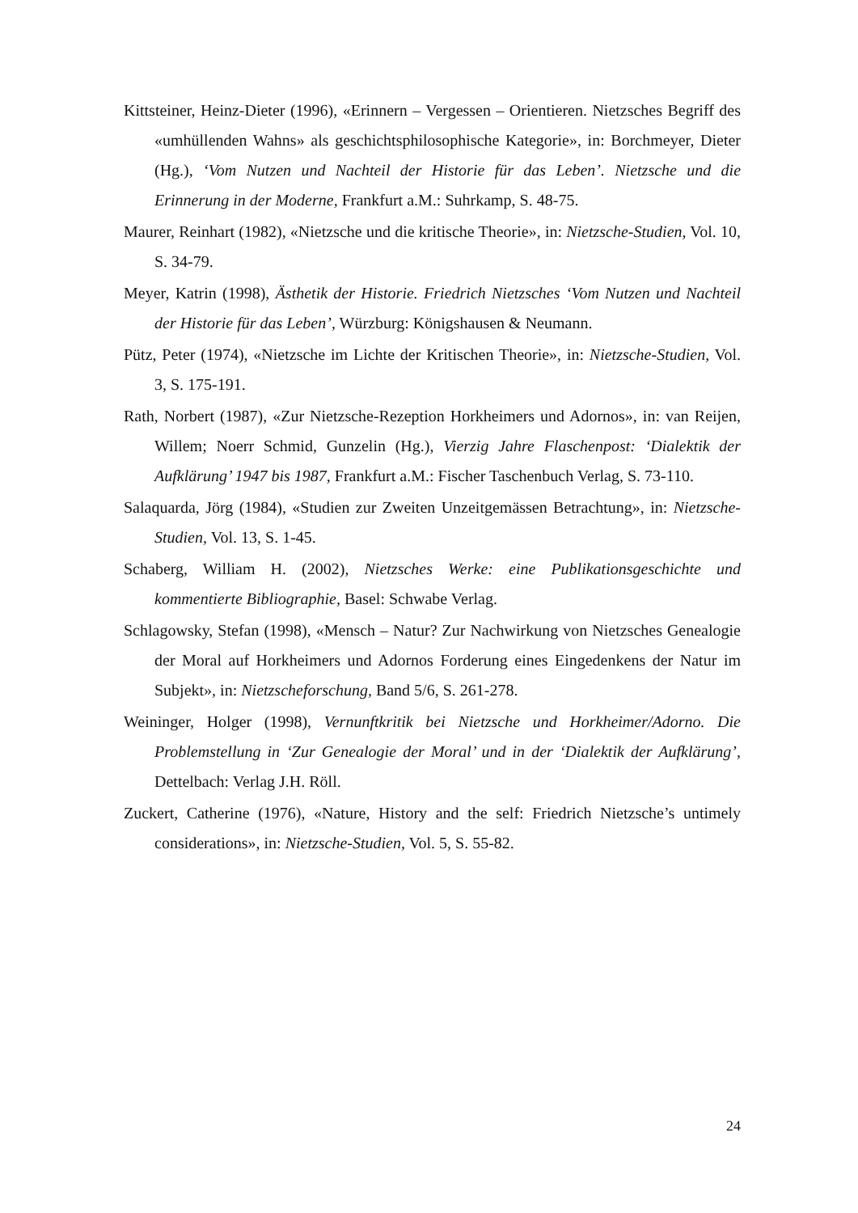Kittsteiner, Heinz-Dieter (1996), «Erinnern – Vergessen – Orientieren. Nietzsches Begriff des «umhüllenden Wahns» als geschichtsphilosophische Kategorie», in: Borchmeyer, Dieter (Hg.), ‘Vom Nutzen und Nachteil der Historie für das Leben’. Nietzsche und die Erinnerung in der Moderne, Frankfurt a.M.: Suhrkamp, S. 48-75.
Maurer, Reinhart (1982), «Nietzsche und die kritische Theorie», in: Nietzsche-Studien, Vol. 10, S. 34-79.
Meyer, Katrin (1998), Ästhetik der Historie. Friedrich Nietzsches ‘Vom Nutzen und Nachteil der Historie für das Leben’, Würzburg: Königshausen & Neumann.
Pütz, Peter (1974), «Nietzsche im Lichte der Kritischen Theorie», in: Nietzsche-Studien, Vol. 3, S. 175-191.
Rath, Norbert (1987), «Zur Nietzsche-Rezeption Horkheimers und Adornos», in: van Reijen, Willem; Noerr Schmid, Gunzelin (Hg.), Vierzig Jahre Flaschenpost: ‘Dialektik der Aufklärung’ 1947 bis 1987, Frankfurt a.M.: Fischer Taschenbuch Verlag, S. 73-110.
Salaquarda, Jörg (1984), «Studien zur Zweiten Unzeitgemässen Betrachtung», in: Nietzsche-Studien, Vol. 13, S. 1-45.
Schaberg, William H. (2002), Nietzsches Werke: eine Publikationsgeschichte und kommentierte Bibliographie, Basel: Schwabe Verlag.
Schlagowsky, Stefan (1998), «Mensch – Natur? Zur Nachwirkung von Nietzsches Genealogie der Moral auf Horkheimers und Adornos Forderung eines Eingedenkens der Natur im Subjekt», in: Nietzscheforschung, Band 5/6, S. 261-278.
Weininger, Holger (1998), Vernunftkritik bei Nietzsche und Horkheimer/Adorno. Die Problemstellung in ‘Zur Genealogie der Moral’ und in der ‘Dialektik der Aufklärung’, Dettelbach: Verlag J.H. Röll.
Zuckert, Catherine (1976), «Nature, History and the self: Friedrich Nietzsche’s untimely considerations», in: Nietzsche-Studien, Vol. 5, S. 55-82.
24